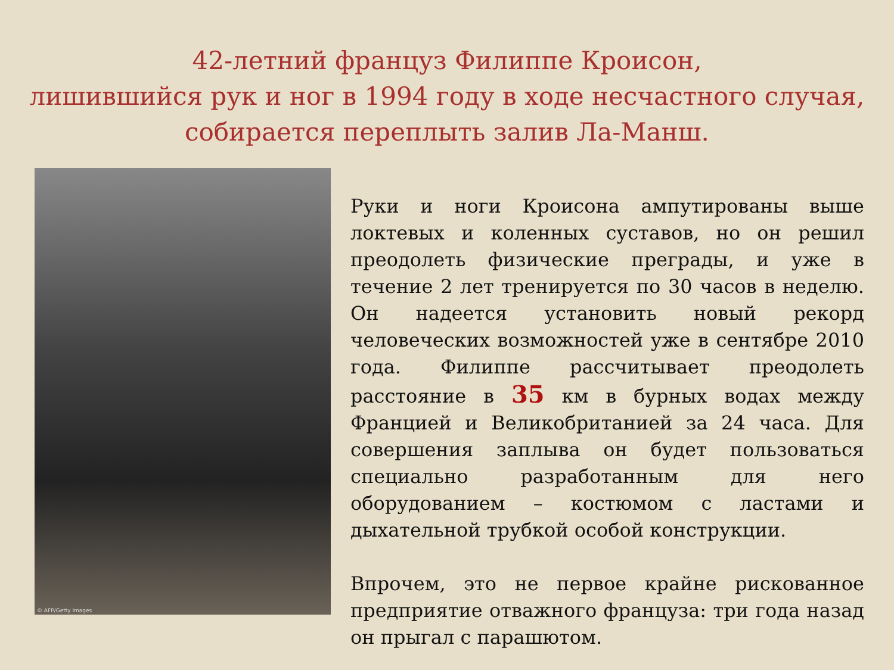42-летний француз Филиппе Кроисон,
лишившийся рук и ног в 1994 году в ходе несчастного случая,
собирается переплыть залив Ла-Манш.
© AFP/Getty Images
Руки и ноги Кроисона ампутированы выше локтевых и коленных суставов, но он решил преодолеть физические преграды, и уже в течение 2 лет тренируется по 30 часов в неделю. Он надеется установить новый рекорд человеческих возможностей уже в сентябре 2010 года. Филиппе рассчитывает преодолеть расстояние в 35 км в бурных водах между Францией и Великобританией за 24 часа. Для совершения заплыва он будет пользоваться специально разработанным для него оборудованием – костюмом с ластами и дыхательной трубкой особой конструкции.
Впрочем, это не первое крайне рискованное предприятие отважного француза: три года назад он прыгал с парашютом.